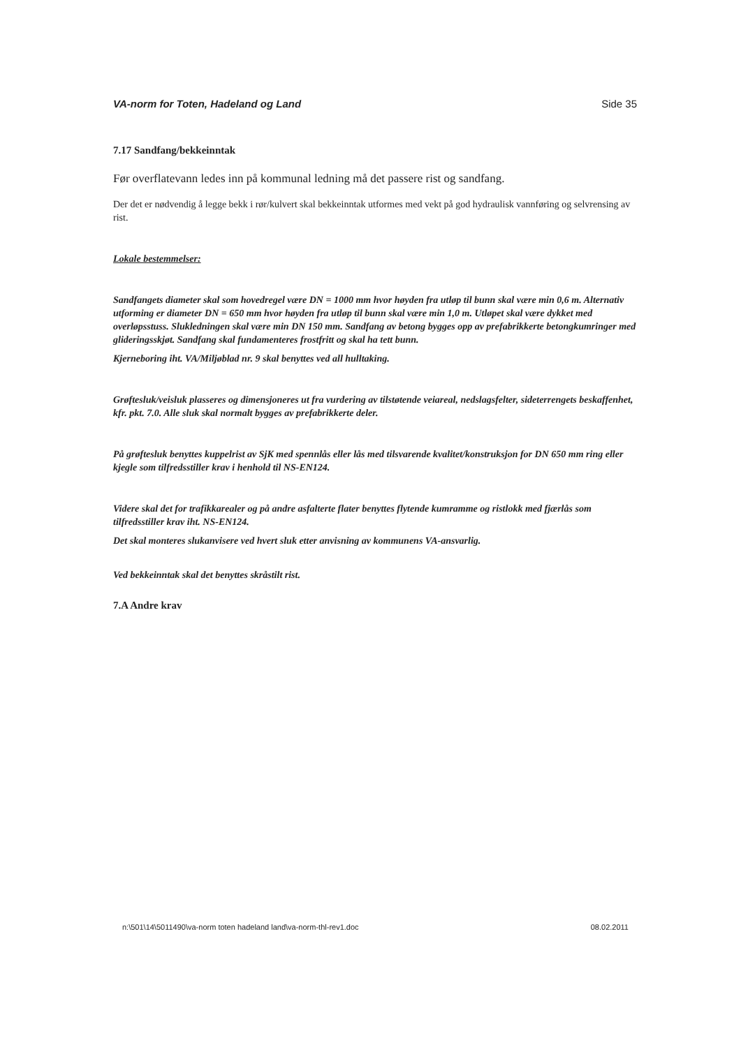VA-norm for Toten, Hadeland og Land Side 35
7.17 Sandfang/bekkeinntak
Før overflatevann ledes inn på kommunal ledning må det passere rist og sandfang.
Der det er nødvendig å legge bekk i rør/kulvert skal bekkeinntak utformes med vekt på god hydraulisk vannføring og selvrensing av rist.
Lokale bestemmelser:
Sandfangets diameter skal som hovedregel være DN = 1000 mm hvor høyden fra utløp til bunn skal være min 0,6 m. Alternativ utforming er diameter DN = 650 mm hvor høyden fra utløp til bunn skal være min 1,0 m. Utløpet skal være dykket med overløpsstuss. Slukledningen skal være min DN 150 mm. Sandfang av betong bygges opp av prefabrikkerte betongkumringer med glideringsskjøt. Sandfang skal fundamenteres frostfritt og skal ha tett bunn.
Kjerneboring iht. VA/Miljøblad nr. 9 skal benyttes ved all hulltaking.
Grøftesluk/veisluk plasseres og dimensjoneres ut fra vurdering av tilstøtende veiareal, nedslagsfelter, sideterrengets beskaffenhet, kfr. pkt. 7.0. Alle sluk skal normalt bygges av prefabrikkerte deler.
På grøftesluk benyttes kuppelrist av SjK med spennlås eller lås med tilsvarende kvalitet/konstruksjon for DN 650 mm ring eller kjegle som tilfredsstiller krav i henhold til NS-EN124.
Videre skal det for trafikkarealer og på andre asfalterte flater benyttes flytende kumramme og ristlokk med fjærlås som tilfredsstiller krav iht. NS-EN124.
Det skal monteres slukanvisere ved hvert sluk etter anvisning av kommunens VA-ansvarlig.
Ved bekkeinntak skal det benyttes skråstilt rist.
7.A Andre krav
n:\501\14\5011490\va-norm toten hadeland land\va-norm-thl-rev1.doc 08.02.2011